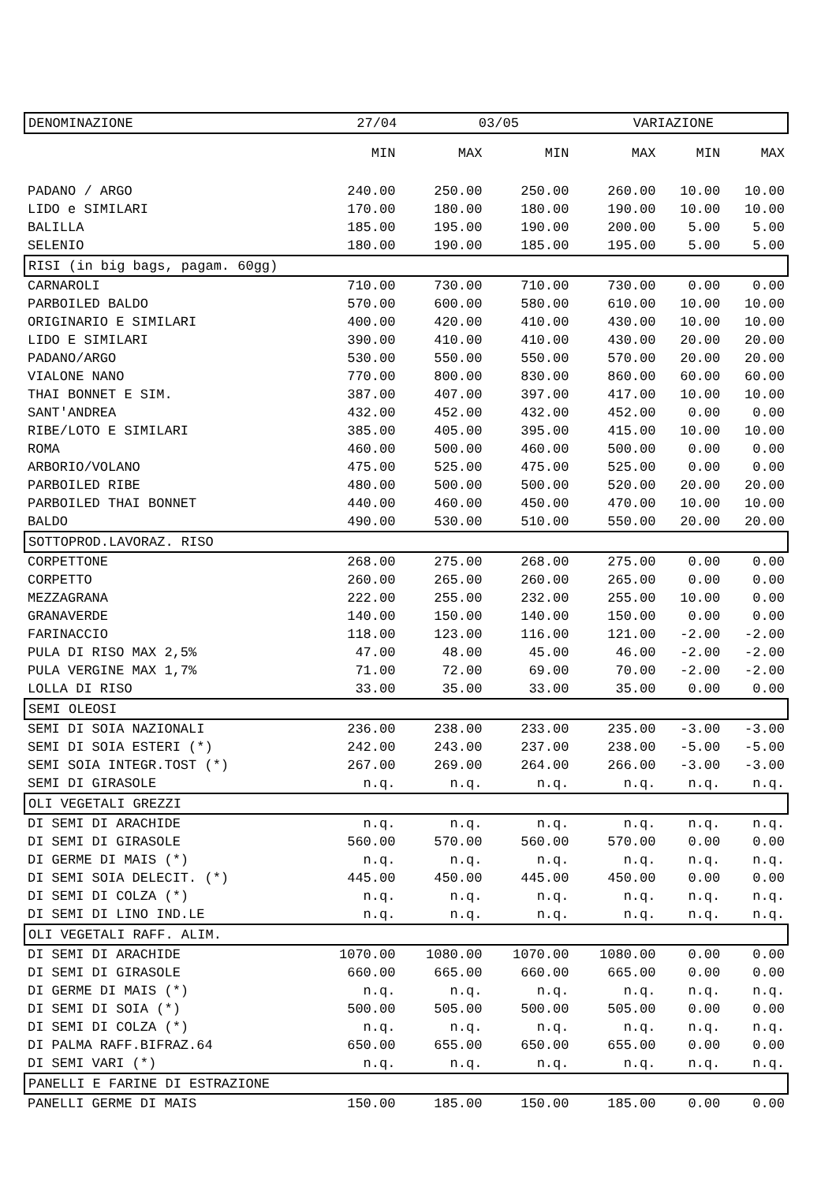| / DENOMINAZIONE / 27/04 / 03/05 / VARIAZIONE / / --- / --- / --- / --- / | | | | | | |
| | MIN | MAX | MIN | MAX | MIN | MAX |
| PADANO / ARGO | 240.00 | 250.00 | 250.00 | 260.00 | 10.00 | 10.00 |
| LIDO e SIMILARI | 170.00 | 180.00 | 180.00 | 190.00 | 10.00 | 10.00 |
| BALILLA | 185.00 | 195.00 | 190.00 | 200.00 | 5.00 | 5.00 |
| SELENIO | 180.00 | 190.00 | 185.00 | 195.00 | 5.00 | 5.00 |
| RISI (in big bags, pagam. 60gg) | | | | | | |
| CARNAROLI | 710.00 | 730.00 | 710.00 | 730.00 | 0.00 | 0.00 |
| PARBOILED BALDO | 570.00 | 600.00 | 580.00 | 610.00 | 10.00 | 10.00 |
| ORIGINARIO E SIMILARI | 400.00 | 420.00 | 410.00 | 430.00 | 10.00 | 10.00 |
| LIDO E SIMILARI | 390.00 | 410.00 | 410.00 | 430.00 | 20.00 | 20.00 |
| PADANO/ARGO | 530.00 | 550.00 | 550.00 | 570.00 | 20.00 | 20.00 |
| VIALONE NANO | 770.00 | 800.00 | 830.00 | 860.00 | 60.00 | 60.00 |
| THAI BONNET E SIM. | 387.00 | 407.00 | 397.00 | 417.00 | 10.00 | 10.00 |
| SANT'ANDREA | 432.00 | 452.00 | 432.00 | 452.00 | 0.00 | 0.00 |
| RIBE/LOTO E SIMILARI | 385.00 | 405.00 | 395.00 | 415.00 | 10.00 | 10.00 |
| ROMA | 460.00 | 500.00 | 460.00 | 500.00 | 0.00 | 0.00 |
| ARBORIO/VOLANO | 475.00 | 525.00 | 475.00 | 525.00 | 0.00 | 0.00 |
| PARBOILED RIBE | 480.00 | 500.00 | 500.00 | 520.00 | 20.00 | 20.00 |
| PARBOILED THAI BONNET | 440.00 | 460.00 | 450.00 | 470.00 | 10.00 | 10.00 |
| BALDO | 490.00 | 530.00 | 510.00 | 550.00 | 20.00 | 20.00 |
| SOTTOPROD.LAVORAZ. RISO | | | | | | |
| CORPETTONE | 268.00 | 275.00 | 268.00 | 275.00 | 0.00 | 0.00 |
| CORPETTO | 260.00 | 265.00 | 260.00 | 265.00 | 0.00 | 0.00 |
| MEZZAGRANA | 222.00 | 255.00 | 232.00 | 255.00 | 10.00 | 0.00 |
| GRANAVERDE | 140.00 | 150.00 | 140.00 | 150.00 | 0.00 | 0.00 |
| FARINACCIO | 118.00 | 123.00 | 116.00 | 121.00 | -2.00 | -2.00 |
| PULA DI RISO MAX 2,5% | 47.00 | 48.00 | 45.00 | 46.00 | -2.00 | -2.00 |
| PULA VERGINE MAX 1,7% | 71.00 | 72.00 | 69.00 | 70.00 | -2.00 | -2.00 |
| LOLLA DI RISO | 33.00 | 35.00 | 33.00 | 35.00 | 0.00 | 0.00 |
| SEMI OLEOSI | | | | | | |
| SEMI DI SOIA NAZIONALI | 236.00 | 238.00 | 233.00 | 235.00 | -3.00 | -3.00 |
| SEMI DI SOIA ESTERI (*) | 242.00 | 243.00 | 237.00 | 238.00 | -5.00 | -5.00 |
| SEMI SOIA INTEGR.TOST (*) | 267.00 | 269.00 | 264.00 | 266.00 | -3.00 | -3.00 |
| SEMI DI GIRASOLE | n.q. | n.q. | n.q. | n.q. | n.q. | n.q. |
| OLI VEGETALI GREZZI | | | | | | |
| DI SEMI DI ARACHIDE | n.q. | n.q. | n.q. | n.q. | n.q. | n.q. |
| DI SEMI DI GIRASOLE | 560.00 | 570.00 | 560.00 | 570.00 | 0.00 | 0.00 |
| DI GERME DI MAIS (*) | n.q. | n.q. | n.q. | n.q. | n.q. | n.q. |
| DI SEMI SOIA DELECIT. (*) | 445.00 | 450.00 | 445.00 | 450.00 | 0.00 | 0.00 |
| DI SEMI DI COLZA (*) | n.q. | n.q. | n.q. | n.q. | n.q. | n.q. |
| DI SEMI DI LINO IND.LE | n.q. | n.q. | n.q. | n.q. | n.q. | n.q. |
| OLI VEGETALI RAFF. ALIM. | | | | | | |
| DI SEMI DI ARACHIDE | 1070.00 | 1080.00 | 1070.00 | 1080.00 | 0.00 | 0.00 |
| DI SEMI DI GIRASOLE | 660.00 | 665.00 | 660.00 | 665.00 | 0.00 | 0.00 |
| DI GERME DI MAIS (*) | n.q. | n.q. | n.q. | n.q. | n.q. | n.q. |
| DI SEMI DI SOIA (*) | 500.00 | 505.00 | 500.00 | 505.00 | 0.00 | 0.00 |
| DI SEMI DI COLZA (*) | n.q. | n.q. | n.q. | n.q. | n.q. | n.q. |
| DI PALMA RAFF.BIFRAZ.64 | 650.00 | 655.00 | 650.00 | 655.00 | 0.00 | 0.00 |
| DI SEMI VARI (*) | n.q. | n.q. | n.q. | n.q. | n.q. | n.q. |
| PANELLI E FARINE DI ESTRAZIONE | | | | | | |
| PANELLI GERME DI MAIS | 150.00 | 185.00 | 150.00 | 185.00 | 0.00 | 0.00 |